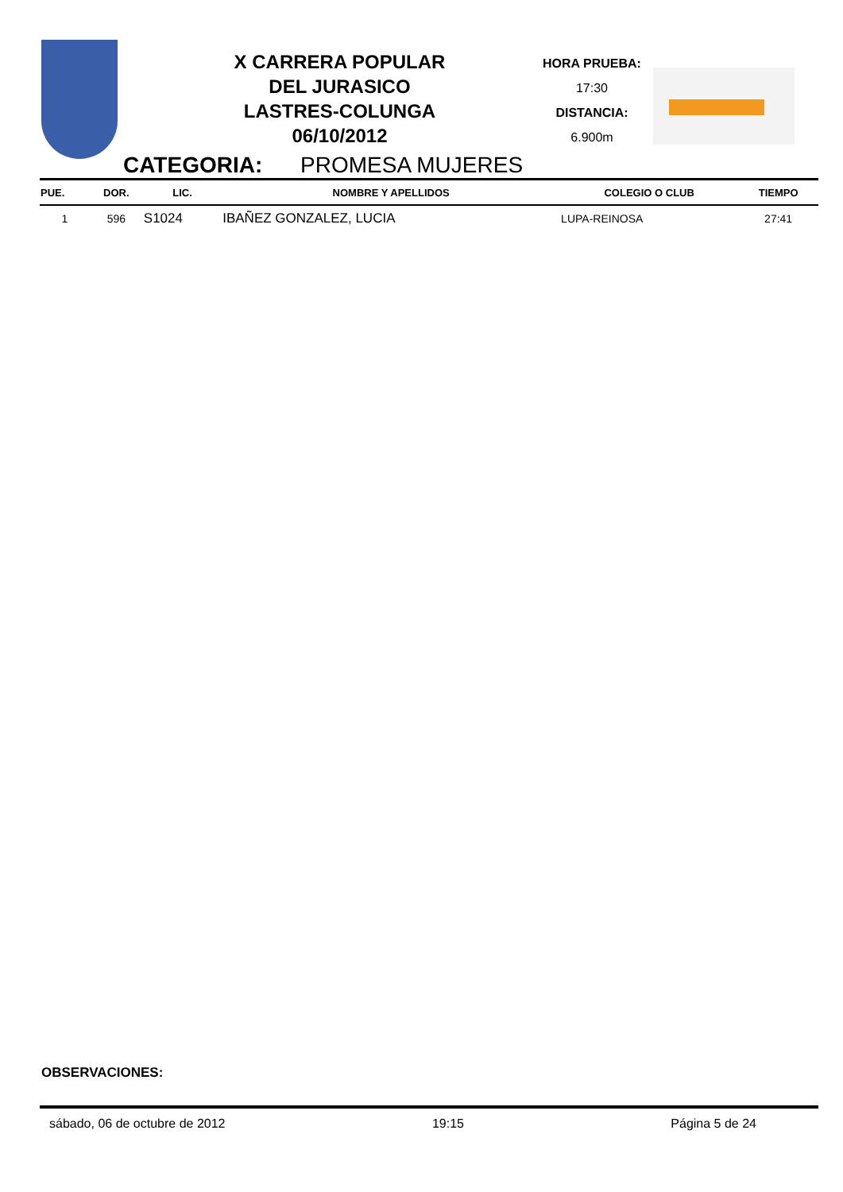X CARRERA POPULAR
DEL JURASICO
LASTRES-COLUNGA
06/10/2012
HORA PRUEBA:
17:30
DISTANCIA:
6.900m
CATEGORIA: PROMESA MUJERES
| PUE. | DOR. | LIC. | NOMBRE Y APELLIDOS | COLEGIO O CLUB | TIEMPO |
| --- | --- | --- | --- | --- | --- |
| 1 | 596 | S1024 | IBAÑEZ GONZALEZ, LUCIA | LUPA-REINOSA | 27:41 |
OBSERVACIONES:
sábado, 06 de octubre de 2012 19:15 Página 5 de 24